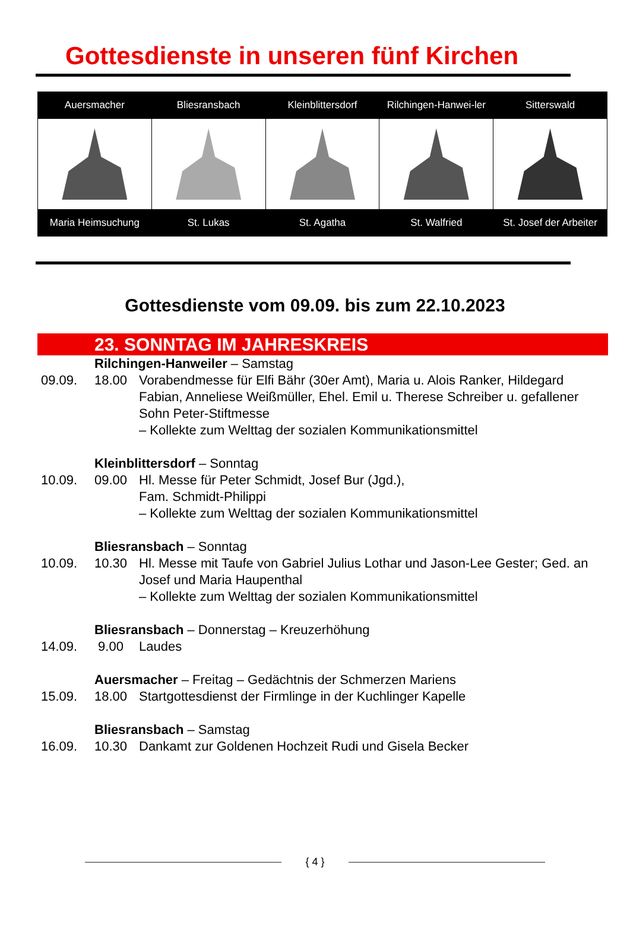Gottesdienste in unseren fünf Kirchen
| Auersmacher | Bliesransbach | Kleinblittersdorf | Rilchingen-Hanwei-ler | Sitterswald |
| --- | --- | --- | --- | --- |
| Maria Heimsuchung | St. Lukas | St. Agatha | St. Walfried | St. Josef der Arbeiter |
Gottesdienste vom 09.09. bis zum 22.10.2023
23. SONNTAG IM JAHRESKREIS
Rilchingen-Hanweiler – Samstag
09.09. 18.00 Vorabendmesse für Elfi Bähr (30er Amt), Maria u. Alois Ranker, Hildegard Fabian, Anneliese Weißmüller, Ehel. Emil u. Therese Schreiber u. gefallener Sohn Peter-Stiftmesse
– Kollekte zum Welttag der sozialen Kommunikationsmittel
Kleinblittersdorf – Sonntag
10.09. 09.00 Hl. Messe für Peter Schmidt, Josef Bur (Jgd.),
Fam. Schmidt-Philippi
– Kollekte zum Welttag der sozialen Kommunikationsmittel
Bliesransbach – Sonntag
10.09. 10.30 Hl. Messe mit Taufe von Gabriel Julius Lothar und Jason-Lee Gester; Ged. an Josef und Maria Haupenthal
– Kollekte zum Welttag der sozialen Kommunikationsmittel
Bliesransbach – Donnerstag – Kreuzerhöhung
14.09. 9.00 Laudes
Auersmacher – Freitag – Gedächtnis der Schmerzen Mariens
15.09. 18.00 Startgottesdienst der Firmlinge in der Kuchlinger Kapelle
Bliesransbach – Samstag
16.09. 10.30 Dankamt zur Goldenen Hochzeit Rudi und Gisela Becker
{ 4 }